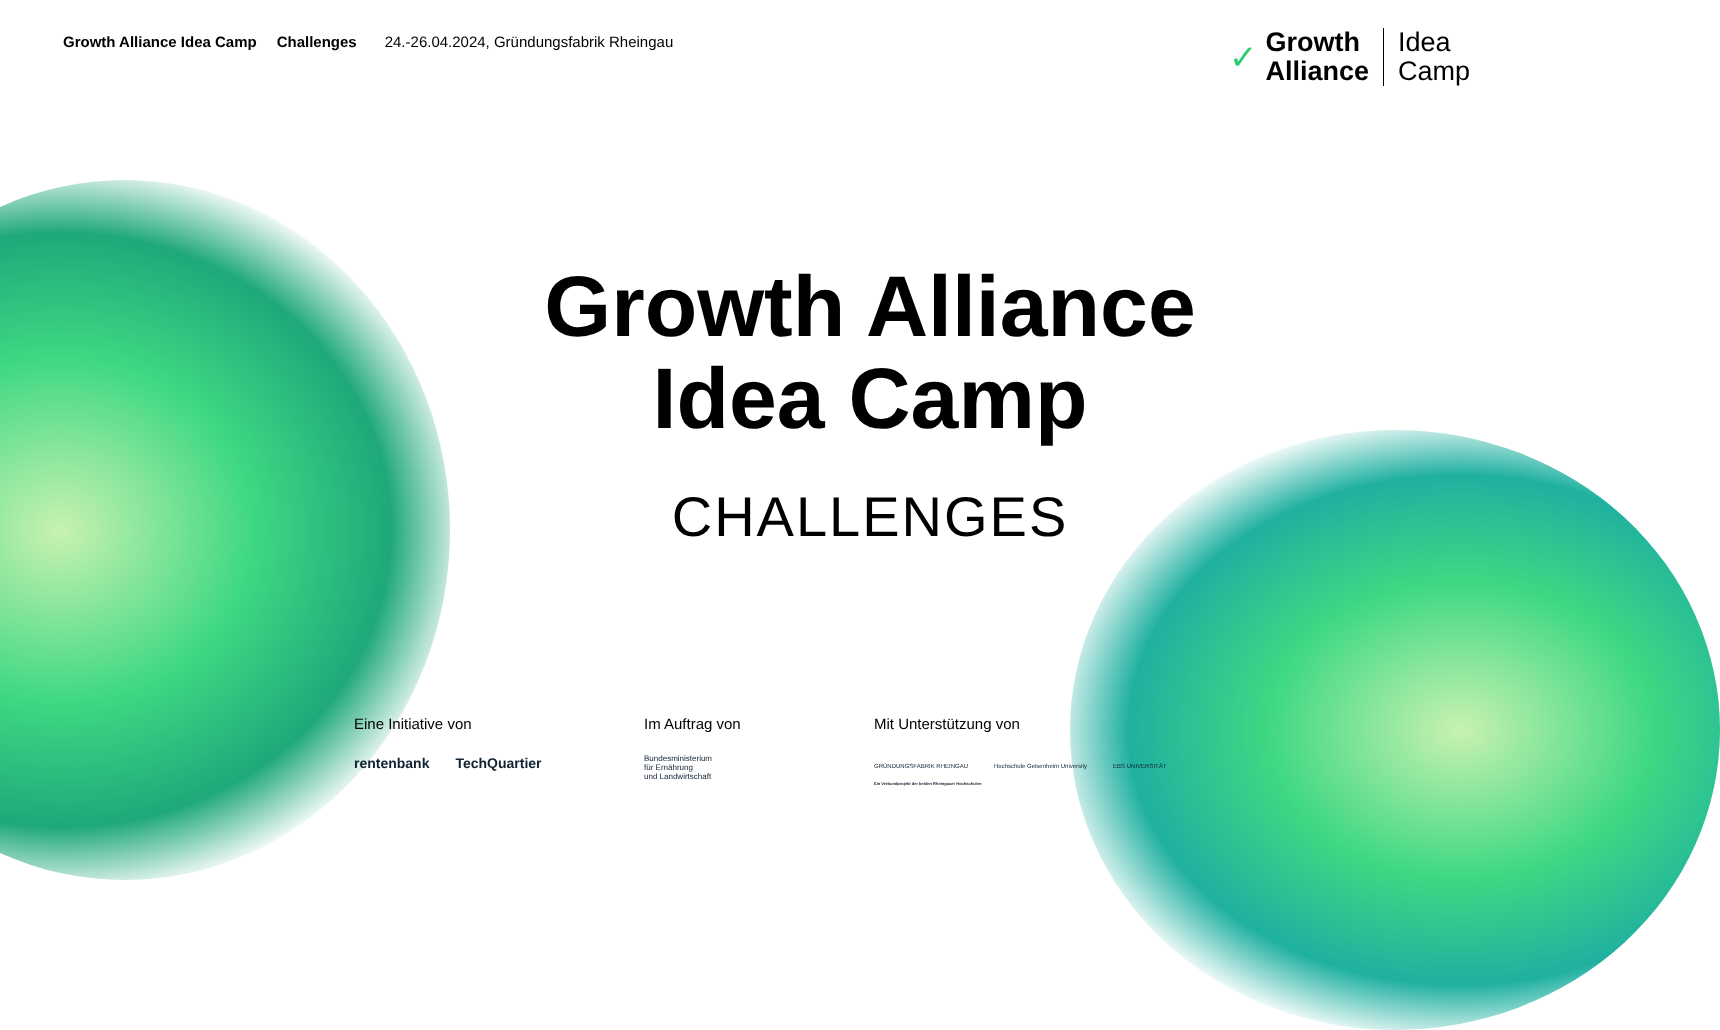Growth Alliance Idea Camp Challenges 24.-26.04.2024, Gründungsfabrik Rheingau
✓
Growth
Alliance
Idea
Camp
Growth Alliance
Idea Camp
CHALLENGES
Eine Initiative von
rentenbank TechQuartier
Im Auftrag von
Bundesministerium
für Ernährung
und Landwirtschaft
Mit Unterstützung von
GRÜNDUNGSFABRIK RHEINGAU Hochschule Geisenheim University EBS UNIVERSITÄT
Ein Verbundprojekt der beiden Rheingauer Hochschulen